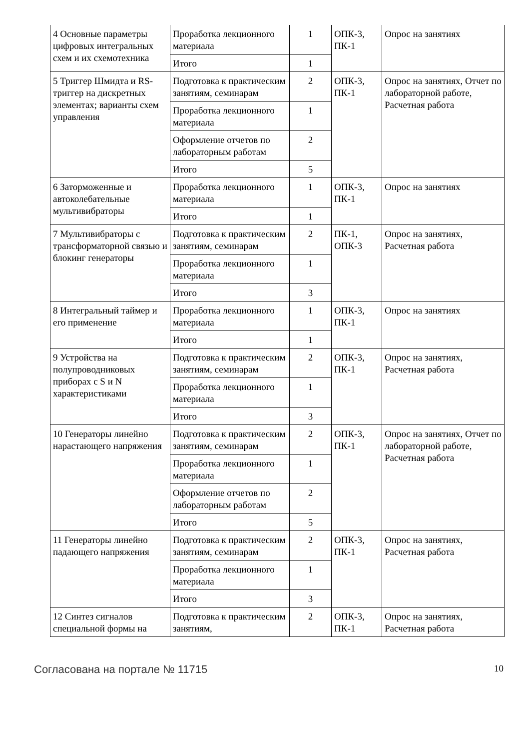| 4 Основные параметры цифровых интегральных схем и их схемотехника | Проработка лекционного материала | 1 | ОПК-3, ПК-1 | Опрос на занятиях |
| | Итого | 1 | | |
| 5 Триггер Шмидта и RS-триггер на дискретных элементах; варианты схем управления | Подготовка к практическим занятиям, семинарам | 2 | ОПК-3, ПК-1 | Опрос на занятиях, Отчет по лабораторной работе, Расчетная работа |
| | Проработка лекционного материала | 1 | | |
| | Оформление отчетов по лабораторным работам | 2 | | |
| | Итого | 5 | | |
| 6 Заторможенные и автоколебательные мультивибраторы | Проработка лекционного материала | 1 | ОПК-3, ПК-1 | Опрос на занятиях |
| | Итого | 1 | | |
| 7 Мультивибраторы с трансформаторной связью и блокинг генераторы | Подготовка к практическим занятиям, семинарам | 2 | ПК-1, ОПК-3 | Опрос на занятиях, Расчетная работа |
| | Проработка лекционного материала | 1 | | |
| | Итого | 3 | | |
| 8 Интегральный таймер и его применение | Проработка лекционного материала | 1 | ОПК-3, ПК-1 | Опрос на занятиях |
| | Итого | 1 | | |
| 9 Устройства на полупроводниковых приборах с S и N характеристиками | Подготовка к практическим занятиям, семинарам | 2 | ОПК-3, ПК-1 | Опрос на занятиях, Расчетная работа |
| | Проработка лекционного материала | 1 | | |
| | Итого | 3 | | |
| 10 Генераторы линейно нарастающего напряжения | Подготовка к практическим занятиям, семинарам | 2 | ОПК-3, ПК-1 | Опрос на занятиях, Отчет по лабораторной работе, Расчетная работа |
| | Проработка лекционного материала | 1 | | |
| | Оформление отчетов по лабораторным работам | 2 | | |
| | Итого | 5 | | |
| 11 Генераторы линейно падающего напряжения | Подготовка к практическим занятиям, семинарам | 2 | ОПК-3, ПК-1 | Опрос на занятиях, Расчетная работа |
| | Проработка лекционного материала | 1 | | |
| | Итого | 3 | | |
| 12 Синтез сигналов специальной формы на | Подготовка к практическим занятиям, | 2 | ОПК-3, ПК-1 | Опрос на занятиях, Расчетная работа |
Согласована на портале № 11715 10